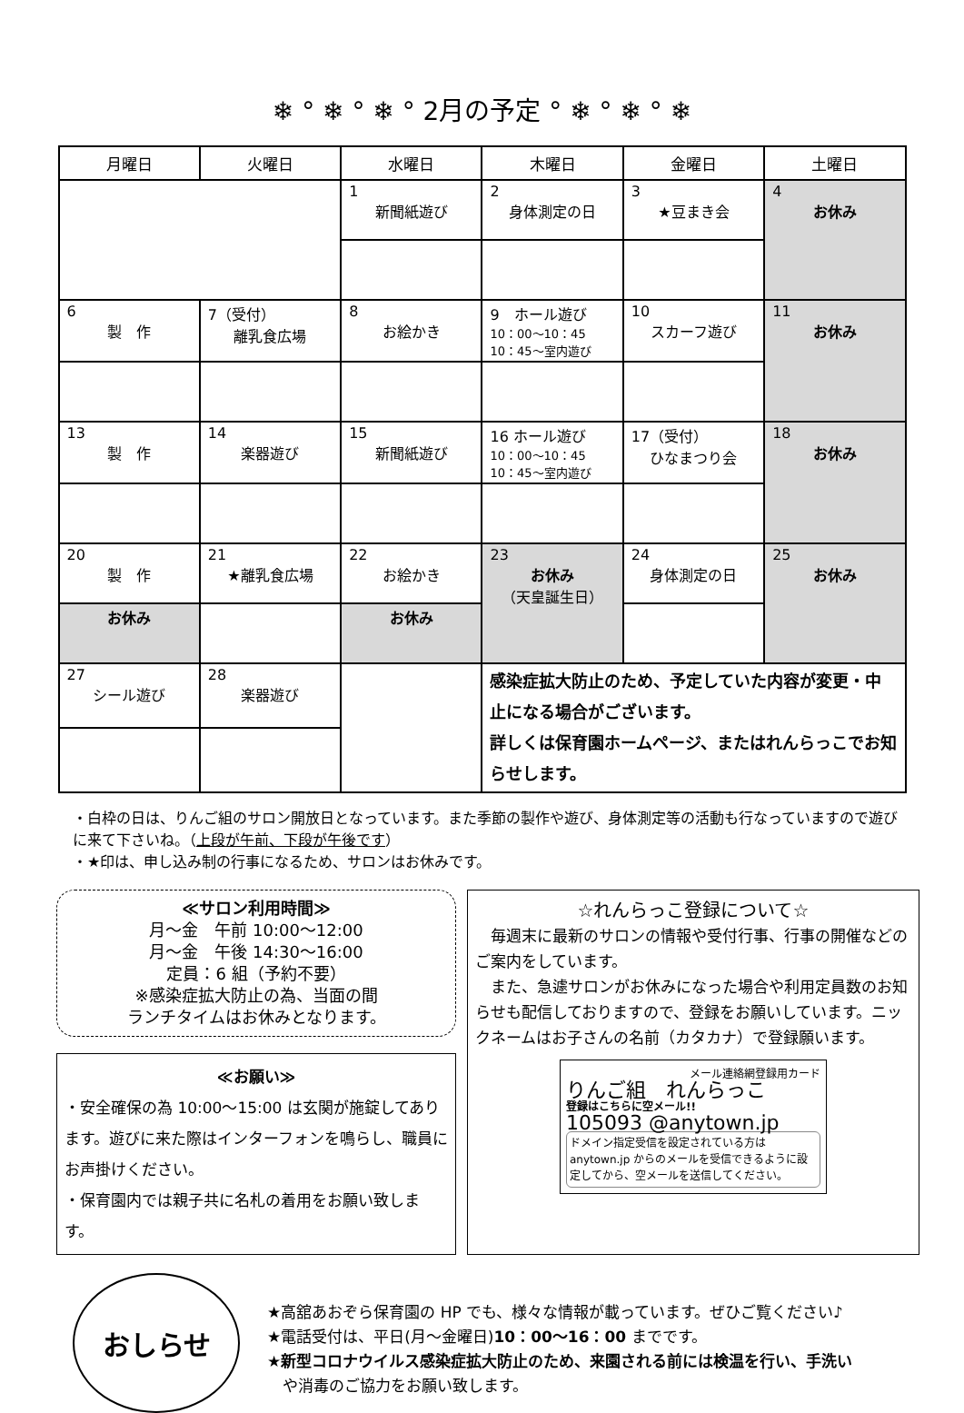❄ ° ❄ ° ❄ ° 2月の予定 ° ❄ ° ❄ ° ❄
| 月曜日 | 火曜日 | 水曜日 | 木曜日 | 金曜日 | 土曜日 |
| --- | --- | --- | --- | --- | --- |
| | | 1 新聞紙遊び | 2 身体測定の日 | 3 ★豆まき会 | 4 お休み |
| 6 製 作 | 7（受付） 離乳食広場 | 8 お絵かき | 9 ホール遊び 10：00〜10：45 10：45〜室内遊び | 10 スカーフ遊び | 11 お休み |
| 13 製 作 | 14 楽器遊び | 15 新聞紙遊び | 16 ホール遊び 10：00〜10：45 10：45〜室内遊び | 17（受付） ひなまつり会 | 18 お休み |
| 20 製 作 | 21 ★離乳食広場 | 22 お絵かき | 23 お休み （天皇誕生日） | 24 身体測定の日 | 25 お休み |
| お休み | | お休み | | | |
| 27 シール遊び | 28 楽器遊び | | 感染症拡大防止のため、予定していた内容が変更・中止になる場合がございます。 詳しくは保育園ホームページ、またはれんらっこでお知らせします。 | | |
・白枠の日は、りんご組のサロン開放日となっています。また季節の製作や遊び、身体測定等の活動も行なっていますので遊びに来て下さいね。（上段が午前、下段が午後です）
・★印は、申し込み制の行事になるため、サロンはお休みです。
≪サロン利用時間≫
月〜金　午前 10:00〜12:00
月〜金　午後 14:30〜16:00
定員：6 組（予約不要）
※感染症拡大防止の為、当面の間
ランチタイムはお休みとなります。
≪お願い≫
・安全確保の為 10:00〜15:00 は玄関が施錠してあります。遊びに来た際はインターフォンを鳴らし、職員にお声掛けください。
・保育園内では親子共に名札の着用をお願い致します。
☆れんらっこ登録について☆
　毎週末に最新のサロンの情報や受付行事、行事の開催などのご案内をしています。
　また、急遽サロンがお休みになった場合や利用定員数のお知らせも配信しておりますので、登録をお願いしています。ニックネームはお子さんの名前（カタカナ）で登録願います。
メール連絡網登録用カード
りんご組　れんらっこ
登録はこちらに空メール!!
105093 @anytown.jp
ドメイン指定受信を設定されている方は anytown.jp からのメールを受信できるように設定してから、空メールを送信してください。
おしらせ
★高舘あおぞら保育園の HP でも、様々な情報が載っています。ぜひご覧ください♪
★電話受付は、平日(月〜金曜日)10：00〜16：00 までです。
★新型コロナウイルス感染症拡大防止のため、来園される前には検温を行い、手洗い
　や消毒のご協力をお願い致します。